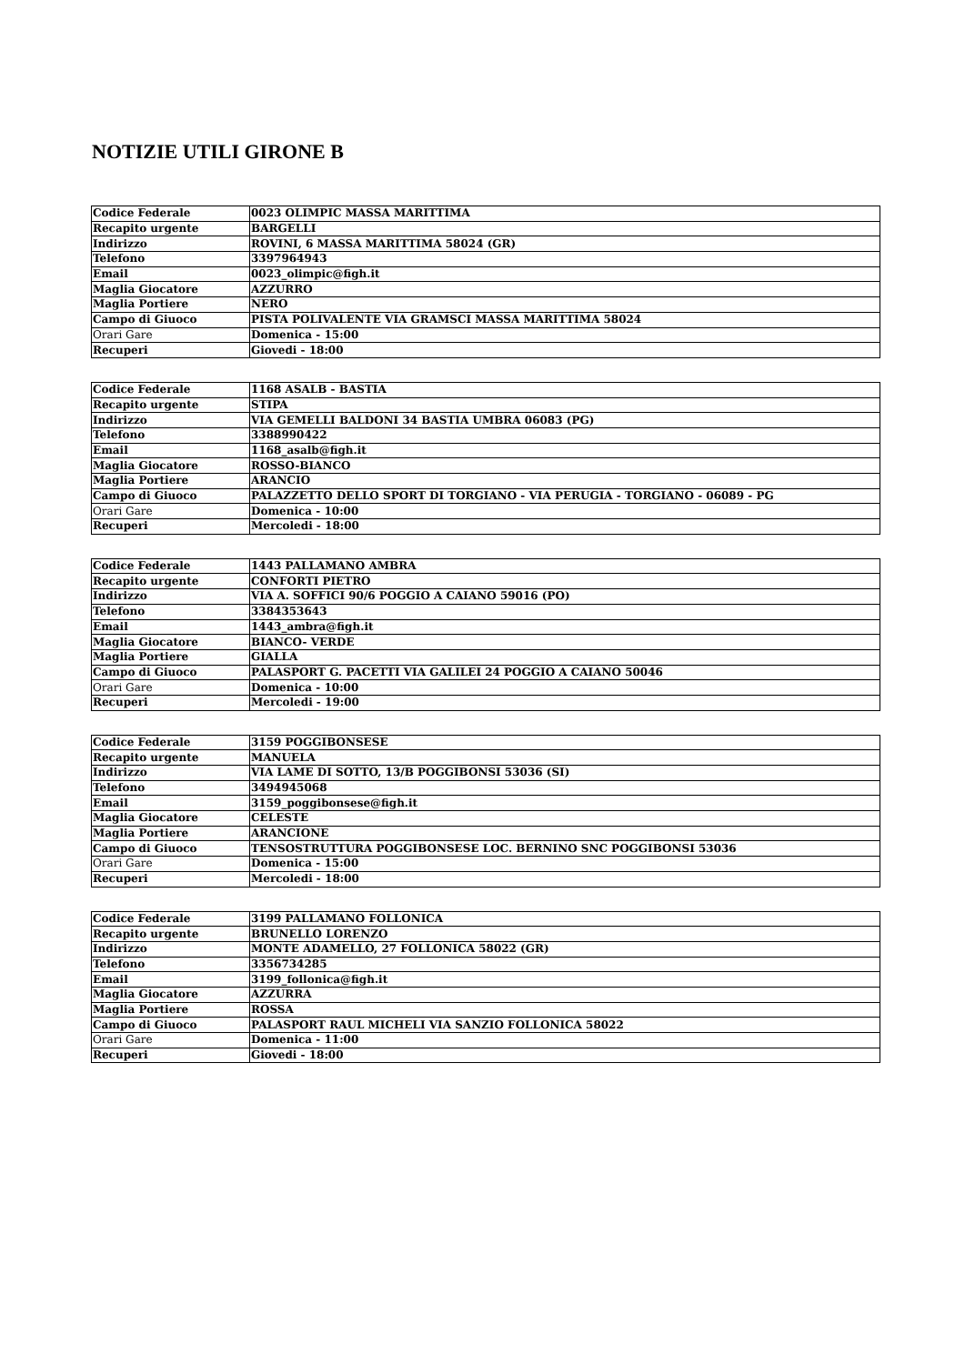NOTIZIE UTILI GIRONE B
| Codice Federale | 0023 OLIMPIC MASSA MARITTIMA |
| Recapito urgente | BARGELLI |
| Indirizzo | ROVINI, 6 MASSA MARITTIMA 58024 (GR) |
| Telefono | 3397964943 |
| Email | 0023_olimpic@figh.it |
| Maglia Giocatore | AZZURRO |
| Maglia Portiere | NERO |
| Campo di Giuoco | PISTA POLIVALENTE VIA GRAMSCI MASSA MARITTIMA 58024 |
| Orari Gare | Domenica - 15:00 |
| Recuperi | Giovedi - 18:00 |
| Codice Federale | 1168 ASALB - BASTIA |
| Recapito urgente | STIPA |
| Indirizzo | VIA GEMELLI BALDONI 34 BASTIA UMBRA 06083 (PG) |
| Telefono | 3388990422 |
| Email | 1168_asalb@figh.it |
| Maglia Giocatore | ROSSO-BIANCO |
| Maglia Portiere | ARANCIO |
| Campo di Giuoco | PALAZZETTO DELLO SPORT DI TORGIANO - VIA PERUGIA - TORGIANO - 06089 - PG |
| Orari Gare | Domenica - 10:00 |
| Recuperi | Mercoledi - 18:00 |
| Codice Federale | 1443 PALLAMANO AMBRA |
| Recapito urgente | CONFORTI PIETRO |
| Indirizzo | VIA A. SOFFICI 90/6 POGGIO A CAIANO 59016 (PO) |
| Telefono | 3384353643 |
| Email | 1443_ambra@figh.it |
| Maglia Giocatore | BIANCO- VERDE |
| Maglia Portiere | GIALLA |
| Campo di Giuoco | PALASPORT G. PACETTI VIA GALILEI 24 POGGIO A CAIANO 50046 |
| Orari Gare | Domenica - 10:00 |
| Recuperi | Mercoledi - 19:00 |
| Codice Federale | 3159 POGGIBONSESE |
| Recapito urgente | MANUELA |
| Indirizzo | VIA LAME DI SOTTO, 13/B POGGIBONSI 53036 (SI) |
| Telefono | 3494945068 |
| Email | 3159_poggibonsese@figh.it |
| Maglia Giocatore | CELESTE |
| Maglia Portiere | ARANCIONE |
| Campo di Giuoco | TENSOSTRUTTURA POGGIBONSESE LOC. BERNINO SNC POGGIBONSI 53036 |
| Orari Gare | Domenica - 15:00 |
| Recuperi | Mercoledi - 18:00 |
| Codice Federale | 3199 PALLAMANO FOLLONICA |
| Recapito urgente | BRUNELLO LORENZO |
| Indirizzo | MONTE ADAMELLO, 27 FOLLONICA 58022 (GR) |
| Telefono | 3356734285 |
| Email | 3199_follonica@figh.it |
| Maglia Giocatore | AZZURRA |
| Maglia Portiere | ROSSA |
| Campo di Giuoco | PALASPORT RAUL MICHELI VIA SANZIO FOLLONICA 58022 |
| Orari Gare | Domenica - 11:00 |
| Recuperi | Giovedi - 18:00 |